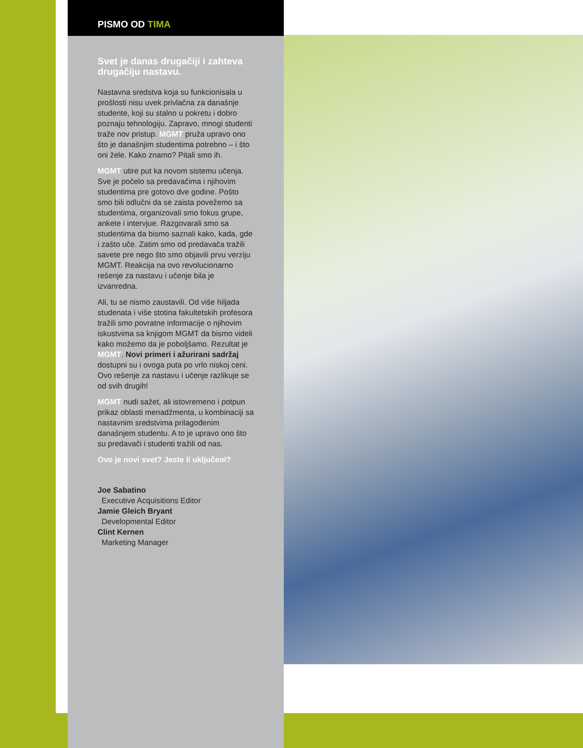PISMO OD TIMA
Svet je danas drugačiji i zahteva drugačiju nastavu.
Nastavna sredstva koja su funkcionisala u prošlosti nisu uvek privlačna za današnje studente, koji su stalno u pokretu i dobro poznaju tehnologiju. Zapravo, mnogi studenti traže nov pristup. MGMT pruža upravo ono što je današnjim studentima potrebno – i što oni žele. Kako znamo? Pitali smo ih.
MGMT utire put ka novom sistemu učenja. Sve je počelo sa predavačima i njihovim studentima pre gotovo dve godine. Pošto smo bili odlučni da se zaista povežemo sa studentima, organizovali smo fokus grupe, ankete i intervjue. Razgovarali smo sa studentima da bismo saznali kako, kada, gde i zašto uče. Zatim smo od predavača tražili savete pre nego što smo objavili prvu verziju MGMT. Reakcija na ovo revolucionarno rešenje za nastavu i učenje bila je izvanredna.
Ali, tu se nismo zaustavili. Od više hiljada studenata i više stotina fakultetskih profesora tražili smo povratne informacije o njihovim iskustvima sa knjigom MGMT da bismo videli kako možemo da je poboljšamo. Rezultat je MGMT. Novi primeri i ažurirani sadržaj dostupni su i ovoga puta po vrlo niskoj ceni. Ovo rešenje za nastavu i učenje razlikuje se od svih drugih!
MGMT nudi sažet, ali istovremeno i potpun prikaz oblasti menadžmenta, u kombinaciji sa nastavnim sredstvima prilagođenim današnjem studentu. A to je upravo ono što su predavači i studenti tražili od nas.
Ovo je novi svet? Jeste li uključeni?
Joe Sabatino
Executive Acquisitions Editor
Jamie Gleich Bryant
Developmental Editor
Clint Kernen
Marketing Manager